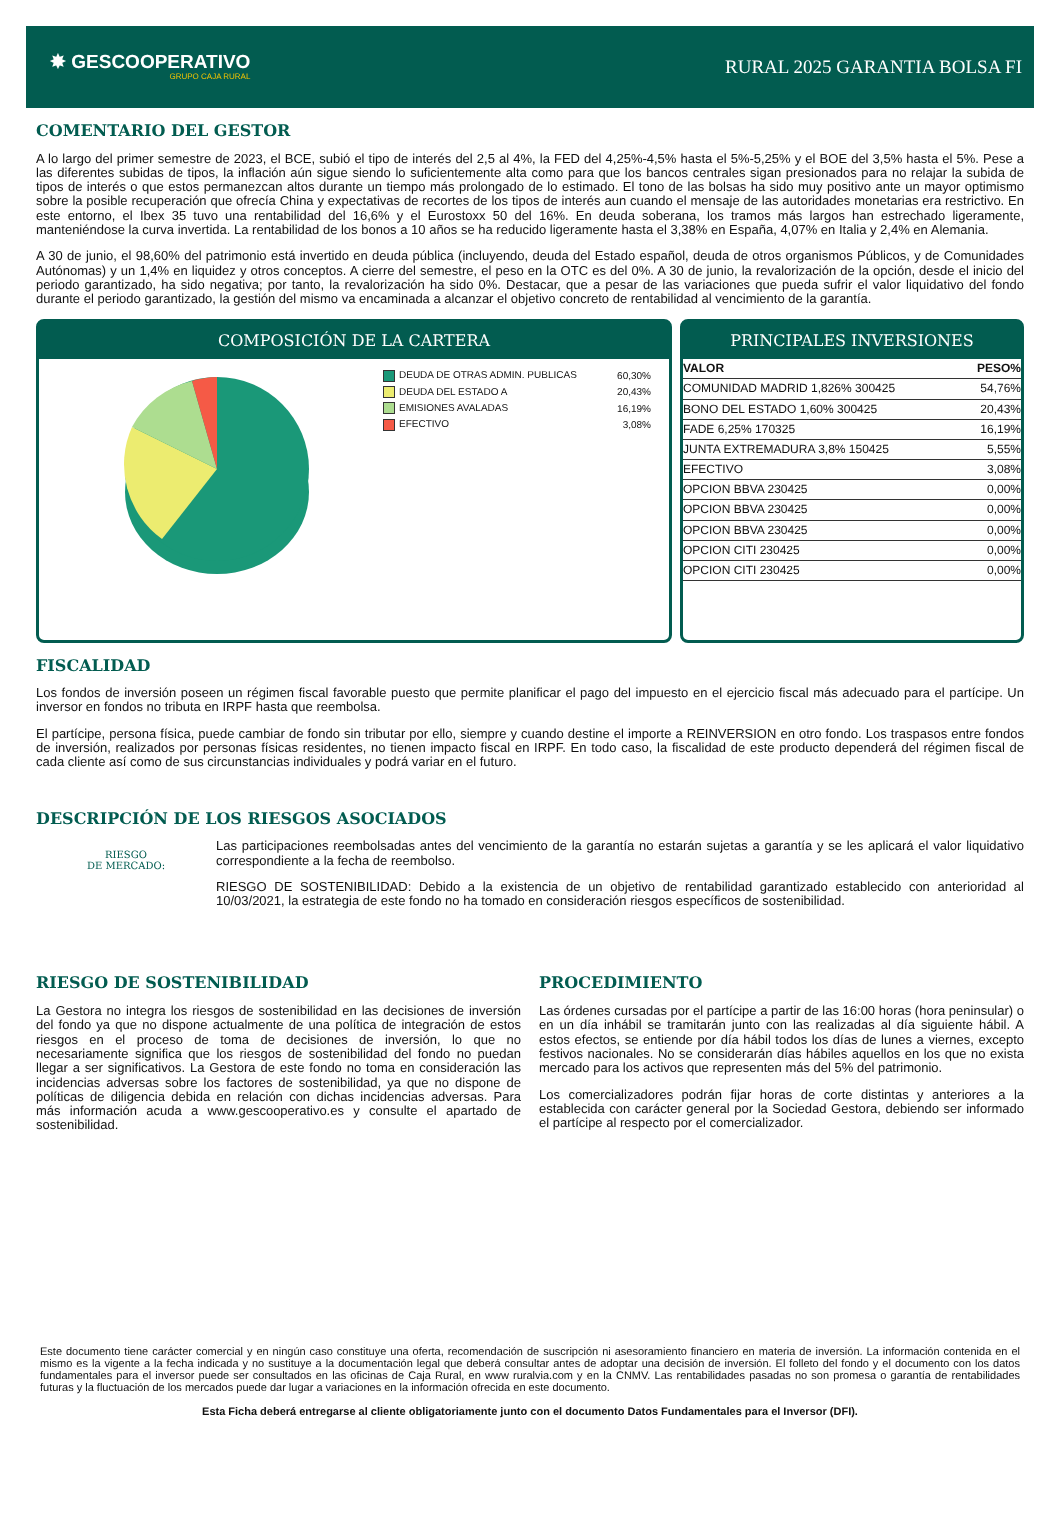✸ GESCOOPERATIVO
GRUPO CAJA RURAL
RURAL 2025 GARANTIA BOLSA FI
COMENTARIO DEL GESTOR
A lo largo del primer semestre de 2023, el BCE, subió el tipo de interés del 2,5 al 4%, la FED del 4,25%-4,5% hasta el 5%-5,25% y el BOE del 3,5% hasta el 5%. Pese a las diferentes subidas de tipos, la inflación aún sigue siendo lo suficientemente alta como para que los bancos centrales sigan presionados para no relajar la subida de tipos de interés o que estos permanezcan altos durante un tiempo más prolongado de lo estimado. El tono de las bolsas ha sido muy positivo ante un mayor optimismo sobre la posible recuperación que ofrecía China y expectativas de recortes de los tipos de interés aun cuando el mensaje de las autoridades monetarias era restrictivo. En este entorno, el Ibex 35 tuvo una rentabilidad del 16,6% y el Eurostoxx 50 del 16%. En deuda soberana, los tramos más largos han estrechado ligeramente, manteniéndose la curva invertida. La rentabilidad de los bonos a 10 años se ha reducido ligeramente hasta el 3,38% en España, 4,07% en Italia y 2,4% en Alemania.
A 30 de junio, el 98,60% del patrimonio está invertido en deuda pública (incluyendo, deuda del Estado español, deuda de otros organismos Públicos, y de Comunidades Autónomas) y un 1,4% en liquidez y otros conceptos. A cierre del semestre, el peso en la OTC es del 0%. A 30 de junio, la revalorización de la opción, desde el inicio del periodo garantizado, ha sido negativa; por tanto, la revalorización ha sido 0%. Destacar, que a pesar de las variaciones que pueda sufrir el valor liquidativo del fondo durante el periodo garantizado, la gestión del mismo va encaminada a alcanzar el objetivo concreto de rentabilidad al vencimiento de la garantía.
COMPOSICIÓN DE LA CARTERA
| DEUDA DE OTRAS ADMIN. PUBLICAS | 60,30% |
| DEUDA DEL ESTADO A | 20,43% |
| EMISIONES AVALADAS | 16,19% |
| EFECTIVO | 3,08% |
PRINCIPALES INVERSIONES
| VALOR | PESO% |
| --- | --- |
| COMUNIDAD MADRID 1,826% 300425 | 54,76% |
| BONO DEL ESTADO 1,60% 300425 | 20,43% |
| FADE 6,25% 170325 | 16,19% |
| JUNTA EXTREMADURA 3,8% 150425 | 5,55% |
| EFECTIVO | 3,08% |
| OPCION BBVA 230425 | 0,00% |
| OPCION BBVA 230425 | 0,00% |
| OPCION BBVA 230425 | 0,00% |
| OPCION CITI 230425 | 0,00% |
| OPCION CITI 230425 | 0,00% |
FISCALIDAD
Los fondos de inversión poseen un régimen fiscal favorable puesto que permite planificar el pago del impuesto en el ejercicio fiscal más adecuado para el partícipe. Un inversor en fondos no tributa en IRPF hasta que reembolsa.
El partícipe, persona física, puede cambiar de fondo sin tributar por ello, siempre y cuando destine el importe a REINVERSION en otro fondo. Los traspasos entre fondos de inversión, realizados por personas físicas residentes, no tienen impacto fiscal en IRPF. En todo caso, la fiscalidad de este producto dependerá del régimen fiscal de cada cliente así como de sus circunstancias individuales y podrá variar en el futuro.
DESCRIPCIÓN DE LOS RIESGOS ASOCIADOS
RIESGO
DE MERCADO:
Las participaciones reembolsadas antes del vencimiento de la garantía no estarán sujetas a garantía y se les aplicará el valor liquidativo correspondiente a la fecha de reembolso.
RIESGO DE SOSTENIBILIDAD: Debido a la existencia de un objetivo de rentabilidad garantizado establecido con anterioridad al 10/03/2021, la estrategia de este fondo no ha tomado en consideración riesgos específicos de sostenibilidad.
RIESGO DE SOSTENIBILIDAD
La Gestora no integra los riesgos de sostenibilidad en las decisiones de inversión del fondo ya que no dispone actualmente de una política de integración de estos riesgos en el proceso de toma de decisiones de inversión, lo que no necesariamente significa que los riesgos de sostenibilidad del fondo no puedan llegar a ser significativos. La Gestora de este fondo no toma en consideración las incidencias adversas sobre los factores de sostenibilidad, ya que no dispone de políticas de diligencia debida en relación con dichas incidencias adversas. Para más información acuda a www.gescooperativo.es y consulte el apartado de sostenibilidad.
PROCEDIMIENTO
Las órdenes cursadas por el partícipe a partir de las 16:00 horas (hora peninsular) o en un día inhábil se tramitarán junto con las realizadas al día siguiente hábil. A estos efectos, se entiende por día hábil todos los días de lunes a viernes, excepto festivos nacionales. No se considerarán días hábiles aquellos en los que no exista mercado para los activos que representen más del 5% del patrimonio.
Los comercializadores podrán fijar horas de corte distintas y anteriores a la establecida con carácter general por la Sociedad Gestora, debiendo ser informado el partícipe al respecto por el comercializador.
Este documento tiene carácter comercial y en ningún caso constituye una oferta, recomendación de suscripción ni asesoramiento financiero en materia de inversión. La información contenida en el mismo es la vigente a la fecha indicada y no sustituye a la documentación legal que deberá consultar antes de adoptar una decisión de inversión. El folleto del fondo y el documento con los datos fundamentales para el inversor puede ser consultados en las oficinas de Caja Rural, en www ruralvia.com y en la CNMV. Las rentabilidades pasadas no son promesa o garantía de rentabilidades futuras y la fluctuación de los mercados puede dar lugar a variaciones en la información ofrecida en este documento.
Esta Ficha deberá entregarse al cliente obligatoriamente junto con el documento Datos Fundamentales para el Inversor (DFI).